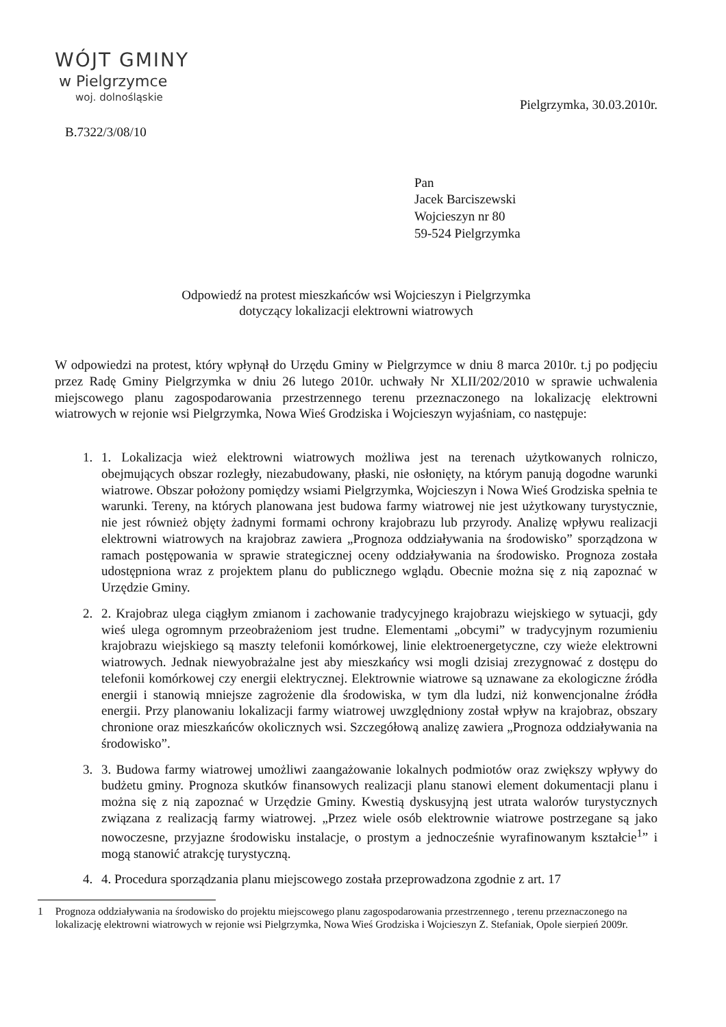WÓJT GMINY
w Pielgrzymce
woj. dolnośląskie
Pielgrzymka, 30.03.2010r.
B.7322/3/08/10
Pan
Jacek Barciszewski
Wojcieszyn nr 80
59-524 Pielgrzymka
Odpowiedź na protest mieszkańców wsi Wojcieszyn i Pielgrzymka
dotyczący lokalizacji elektrowni wiatrowych
W odpowiedzi na protest, który wpłynął do Urzędu Gminy w Pielgrzymce w dniu 8 marca 2010r. t.j po podjęciu przez Radę Gminy Pielgrzymka w dniu 26 lutego 2010r. uchwały Nr XLII/202/2010 w sprawie uchwalenia miejscowego planu zagospodarowania przestrzennego terenu przeznaczonego na lokalizację elektrowni wiatrowych w rejonie wsi Pielgrzymka, Nowa Wieś Grodziska i Wojcieszyn wyjaśniam, co następuje:
1. 1. Lokalizacja wież elektrowni wiatrowych możliwa jest na terenach użytkowanych rolniczo, obejmujących obszar rozległy, niezabudowany, płaski, nie osłonięty, na którym panują dogodne warunki wiatrowe. Obszar położony pomiędzy wsiami Pielgrzymka, Wojcieszyn i Nowa Wieś Grodziska spełnia te warunki. Tereny, na których planowana jest budowa farmy wiatrowej nie jest użytkowany turystycznie, nie jest również objęty żadnymi formami ochrony krajobrazu lub przyrody. Analizę wpływu realizacji elektrowni wiatrowych na krajobraz zawiera „Prognoza oddziaływania na środowisko” sporządzona w ramach postępowania w sprawie strategicznej oceny oddziaływania na środowisko. Prognoza została udostępniona wraz z projektem planu do publicznego wglądu. Obecnie można się z nią zapoznać w Urzędzie Gminy.
2. 2. Krajobraz ulega ciągłym zmianom i zachowanie tradycyjnego krajobrazu wiejskiego w sytuacji, gdy wieś ulega ogromnym przeobrażeniom jest trudne. Elementami „obcymi” w tradycyjnym rozumieniu krajobrazu wiejskiego są maszty telefonii komórkowej, linie elektroenergetyczne, czy wieże elektrowni wiatrowych. Jednak niewyobrażalne jest aby mieszkańcy wsi mogli dzisiaj zrezygnować z dostępu do telefonii komórkowej czy energii elektrycznej. Elektrownie wiatrowe są uznawane za ekologiczne źródła energii i stanowią mniejsze zagrożenie dla środowiska, w tym dla ludzi, niż konwencjonalne źródła energii. Przy planowaniu lokalizacji farmy wiatrowej uwzględniony został wpływ na krajobraz, obszary chronione oraz mieszkańców okolicznych wsi. Szczegółową analizę zawiera „Prognoza oddziaływania na środowisko”.
3. 3. Budowa farmy wiatrowej umożliwi zaangażowanie lokalnych podmiotów oraz zwiększy wpływy do budżetu gminy. Prognoza skutków finansowych realizacji planu stanowi element dokumentacji planu i można się z nią zapoznać w Urzędzie Gminy. Kwestią dyskusyjną jest utrata walorów turystycznych związana z realizacją farmy wiatrowej. „Przez wiele osób elektrownie wiatrowe postrzegane są jako nowoczesne, przyjazne środowisku instalacje, o prostym a jednocześnie wyrafinowanym kształcie<sup>1</sup>” i mogą stanowić atrakcję turystyczną.
4. 4. Procedura sporządzania planu miejscowego została przeprowadzona zgodnie z art. 17
1 Prognoza oddziaływania na środowisko do projektu miejscowego planu zagospodarowania przestrzennego , terenu przeznaczonego na lokalizację elektrowni wiatrowych w rejonie wsi Pielgrzymka, Nowa Wieś Grodziska i Wojcieszyn Z. Stefaniak, Opole sierpień 2009r.